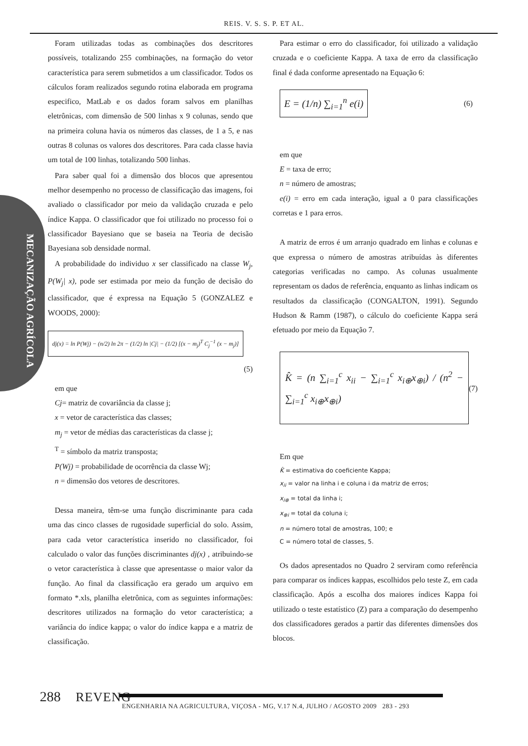REIS. V. S. S. P. ET AL.
MECANIZAÇÃO AGRÍCOLA
Foram utilizadas todas as combinações dos descritores possíveis, totalizando 255 combinações, na formação do vetor característica para serem submetidos a um classificador. Todos os cálculos foram realizados segundo rotina elaborada em programa especifico, MatLab e os dados foram salvos em planilhas eletrônicas, com dimensão de 500 linhas x 9 colunas, sendo que na primeira coluna havia os números das classes, de 1 a 5, e nas outras 8 colunas os valores dos descritores. Para cada classe havia um total de 100 linhas, totalizando 500 linhas.
Para saber qual foi a dimensão dos blocos que apresentou melhor desempenho no processo de classificação das imagens, foi avaliado o classificador por meio da validação cruzada e pelo índice Kappa. O classificador que foi utilizado no processo foi o classificador Bayesiano que se baseia na Teoria de decisão Bayesiana sob densidade normal.
A probabilidade do individuo x ser classificado na classe W<sub>j</sub>, P(W<sub>j</sub>| x), pode ser estimada por meio da função de decisão do classificador, que é expressa na Equação 5 (GONZALEZ e WOODS, 2000):
dj(x) = ln P(Wj) − (n/2) ln 2π − (1/2) ln |Cj| − (1/2) [(x − m<sub>j</sub>)<sup>T</sup> C<sub>j</sub><sup>−1</sup> (x − m<sub>j</sub>)]
(5)
em que
Cj= matriz de covariância da classe j;
x = vetor de característica das classes;
m<sub>j</sub> = vetor de médias das características da classe j;
<sup>T</sup> = símbolo da matriz transposta;
P(Wj) = probabilidade de ocorrência da classe Wj;
n = dimensão dos vetores de descritores.
Dessa maneira, têm-se uma função discriminante para cada uma das cinco classes de rugosidade superficial do solo. Assim, para cada vetor característica inserido no classificador, foi calculado o valor das funções discriminantes dj(x) , atribuindo-se o vetor característica à classe que apresentasse o maior valor da função. Ao final da classificação era gerado um arquivo em formato *.xls, planilha eletrônica, com as seguintes informações: descritores utilizados na formação do vetor característica; a variância do índice kappa; o valor do índice kappa e a matriz de classificação.
Para estimar o erro do classificador, foi utilizado a validação cruzada e o coeficiente Kappa. A taxa de erro da classificação final é dada conforme apresentado na Equação 6:
E = (1/n) ∑<sub>i=1</sub><sup>n</sup> e(i)
(6)
em que
E = taxa de erro;
n = número de amostras;
e(i) = erro em cada interação, igual a 0 para classificações corretas e 1 para erros.
A matriz de erros é um arranjo quadrado em linhas e colunas e que expressa o número de amostras atribuídas às diferentes categorias verificadas no campo. As colunas usualmente representam os dados de referência, enquanto as linhas indicam os resultados da classificação (CONGALTON, 1991). Segundo Hudson & Ramm (1987), o cálculo do coeficiente Kappa será efetuado por meio da Equação 7.
K̂ = (n ∑<sub>i=1</sub><sup>c</sup> x<sub>ii</sub> − ∑<sub>i=1</sub><sup>c</sup> x<sub>i⊕</sub>x<sub>⊕i</sub>) / (n<sup>2</sup> − ∑<sub>i=1</sub><sup>c</sup> x<sub>i⊕</sub>x<sub>⊕i</sub>)
(7)
Em que
K̂ = estimativa do coeficiente Kappa;
x<sub>ii</sub> = valor na linha i e coluna i da matriz de erros;
x<sub>i⊕</sub> = total da linha i;
x<sub>⊕i</sub> = total da coluna i;
n = número total de amostras, 100; e
C = número total de classes, 5.
Os dados apresentados no Quadro 2 serviram como referência para comparar os índices kappas, escolhidos pelo teste Z, em cada classificação. Após a escolha dos maiores índices Kappa foi utilizado o teste estatístico (Z) para a comparação do desempenho dos classificadores gerados a partir das diferentes dimensões dos blocos.
288 REVENG
ENGENHARIA NA AGRICULTURA, VIÇOSA - MG, V.17 N.4, JULHO / AGOSTO 2009 283 - 293